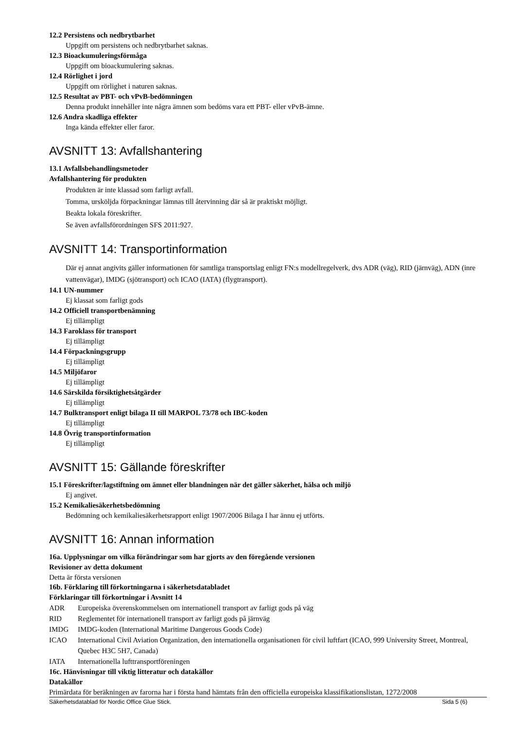12.2 Persistens och nedbrytbarhet
Uppgift om persistens och nedbrytbarhet saknas.
12.3 Bioackumuleringsförmåga
Uppgift om bioackumulering saknas.
12.4 Rörlighet i jord
Uppgift om rörlighet i naturen saknas.
12.5 Resultat av PBT- och vPvB-bedömningen
Denna produkt innehåller inte några ämnen som bedöms vara ett PBT- eller vPvB-ämne.
12.6 Andra skadliga effekter
Inga kända effekter eller faror.
AVSNITT 13: Avfallshantering
13.1 Avfallsbehandlingsmetoder
Avfallshantering för produkten
Produkten är inte klassad som farligt avfall.
Tomma, ursköljda förpackningar lämnas till återvinning där så är praktiskt möjligt.
Beakta lokala föreskrifter.
Se även avfallsförordningen SFS 2011:927.
AVSNITT 14: Transportinformation
Där ej annat angivits gäller informationen för samtliga transportslag enligt FN:s modellregelverk, dvs ADR (väg), RID (järnväg), ADN (inre vattenvägar), IMDG (sjötransport) och ICAO (IATA) (flygtransport).
14.1 UN-nummer
Ej klassat som farligt gods
14.2 Officiell transportbenämning
Ej tillämpligt
14.3 Faroklass för transport
Ej tillämpligt
14.4 Förpackningsgrupp
Ej tillämpligt
14.5 Miljöfaror
Ej tillämpligt
14.6 Särskilda försiktighetsåtgärder
Ej tillämpligt
14.7 Bulktransport enligt bilaga II till MARPOL 73/78 och IBC-koden
Ej tillämpligt
14.8 Övrig transportinformation
Ej tillämpligt
AVSNITT 15: Gällande föreskrifter
15.1 Föreskrifter/lagstiftning om ämnet eller blandningen när det gäller säkerhet, hälsa och miljö
Ej angivet.
15.2 Kemikaliesäkerhetsbedömning
Bedömning och kemikaliesäkerhetsrapport enligt 1907/2006 Bilaga I har ännu ej utförts.
AVSNITT 16: Annan information
16a. Upplysningar om vilka förändringar som har gjorts av den föregående versionen
Revisioner av detta dokument
Detta är första versionen
16b. Förklaring till förkortningarna i säkerhetsdatabladet
Förklaringar till förkortningar i Avsnitt 14
ADR Europeiska överenskommelsen om internationell transport av farligt gods på väg
RID Reglementet för internationell transport av farligt gods på järnväg
IMDG IMDG-koden (International Maritime Dangerous Goods Code)
ICAO International Civil Aviation Organization, den internationella organisationen för civil luftfart (ICAO, 999 University Street, Montreal, Quebec H3C 5H7, Canada)
IATA Internationella lufttransportföreningen
16c. Hänvisningar till viktig litteratur och datakällor
Datakällor
Primärdata för beräkningen av farorna har i första hand hämtats från den officiella europeiska klassifikationslistan, 1272/2008
Säkerhetsdatablad för Nordic Office Glue Stick. Sida 5 (6)